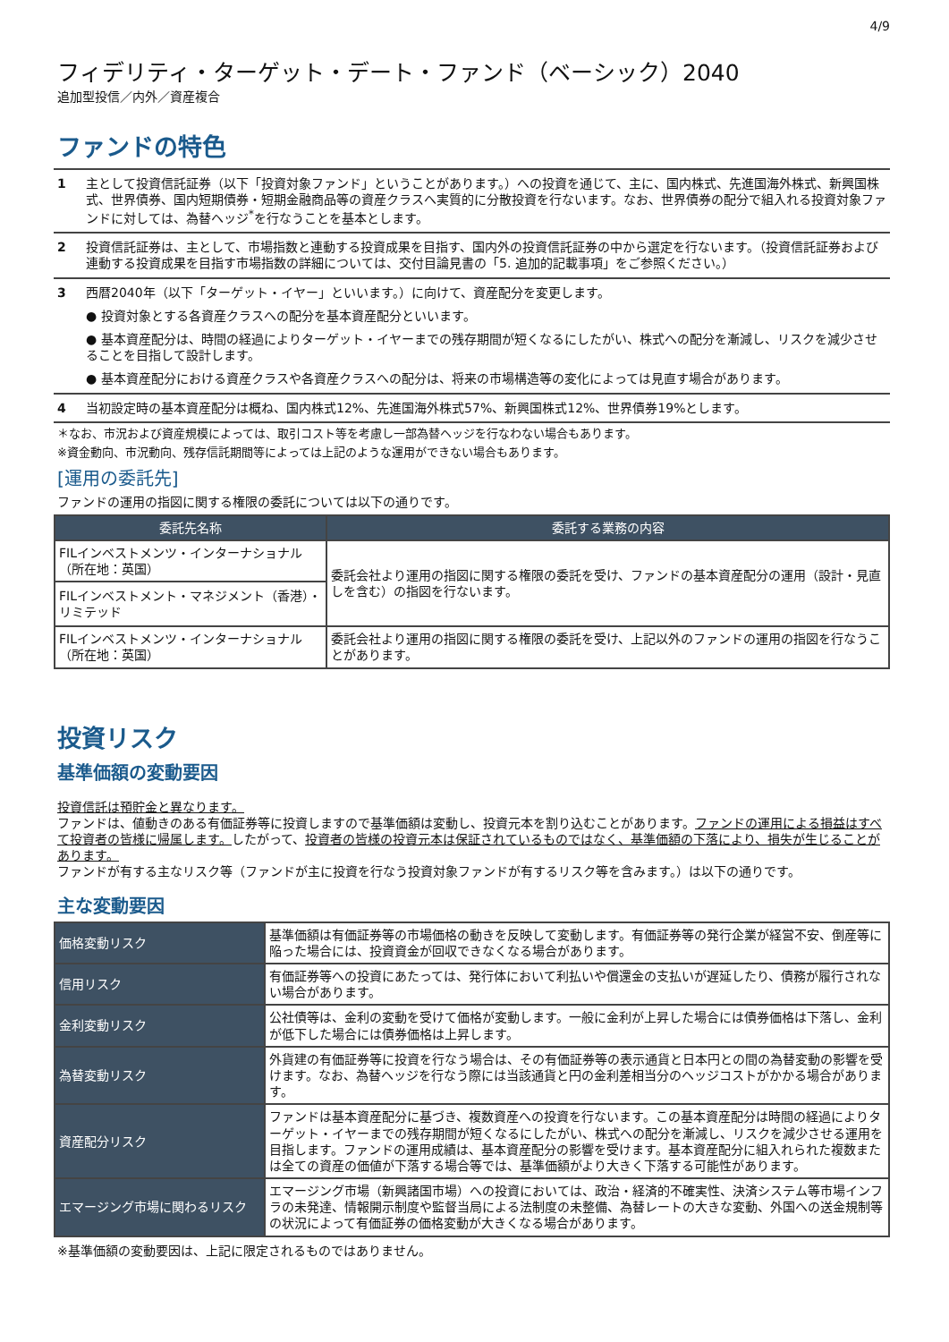4/9
フィデリティ・ターゲット・デート・ファンド（ベーシック）2040
追加型投信／内外／資産複合
ファンドの特色
1 主として投資信託証券（以下「投資対象ファンド」ということがあります。）への投資を通じて、主に、国内株式、先進国海外株式、新興国株式、世界債券、国内短期債券・短期金融商品等の資産クラスへ実質的に分散投資を行ないます。なお、世界債券の配分で組入れる投資対象ファンドに対しては、為替ヘッジ<sup>*</sup>を行なうことを基本とします。
2 投資信託証券は、主として、市場指数と連動する投資成果を目指す、国内外の投資信託証券の中から選定を行ないます。（投資信託証券および連動する投資成果を目指す市場指数の詳細については、交付目論見書の「5. 追加的記載事項」をご参照ください。）
3 西暦2040年（以下「ターゲット・イヤー」といいます。）に向けて、資産配分を変更します。
● 投資対象とする各資産クラスへの配分を基本資産配分といいます。
● 基本資産配分は、時間の経過によりターゲット・イヤーまでの残存期間が短くなるにしたがい、株式への配分を漸減し、リスクを減少させることを目指して設計します。
● 基本資産配分における資産クラスや各資産クラスへの配分は、将来の市場構造等の変化によっては見直す場合があります。
4 当初設定時の基本資産配分は概ね、国内株式12%、先進国海外株式57%、新興国株式12%、世界債券19%とします。
＊なお、市況および資産規模によっては、取引コスト等を考慮し一部為替ヘッジを行なわない場合もあります。
※資金動向、市況動向、残存信託期間等によっては上記のような運用ができない場合もあります。
[運用の委託先]
ファンドの運用の指図に関する権限の委託については以下の通りです。
| 委託先名称 | 委託する業務の内容 |
| --- | --- |
| FILインベストメンツ・インターナショナル（所在地：英国） | 委託会社より運用の指図に関する権限の委託を受け、ファンドの基本資産配分の運用（設計・見直しを含む）の指図を行ないます。 |
| FILインベストメント・マネジメント（香港）・リミテッド | |
| FILインベストメンツ・インターナショナル（所在地：英国） | 委託会社より運用の指図に関する権限の委託を受け、上記以外のファンドの運用の指図を行なうことがあります。 |
投資リスク
基準価額の変動要因
投資信託は預貯金と異なります。
ファンドは、値動きのある有価証券等に投資しますので基準価額は変動し、投資元本を割り込むことがあります。ファンドの運用による損益はすべて投資者の皆様に帰属します。したがって、投資者の皆様の投資元本は保証されているものではなく、基準価額の下落により、損失が生じることがあります。
ファンドが有する主なリスク等（ファンドが主に投資を行なう投資対象ファンドが有するリスク等を含みます。）は以下の通りです。
主な変動要因
| 価格変動リスク | 基準価額は有価証券等の市場価格の動きを反映して変動します。有価証券等の発行企業が経営不安、倒産等に陥った場合には、投資資金が回収できなくなる場合があります。 |
| 信用リスク | 有価証券等への投資にあたっては、発行体において利払いや償還金の支払いが遅延したり、債務が履行されない場合があります。 |
| 金利変動リスク | 公社債等は、金利の変動を受けて価格が変動します。一般に金利が上昇した場合には債券価格は下落し、金利が低下した場合には債券価格は上昇します。 |
| 為替変動リスク | 外貨建の有価証券等に投資を行なう場合は、その有価証券等の表示通貨と日本円との間の為替変動の影響を受けます。なお、為替ヘッジを行なう際には当該通貨と円の金利差相当分のヘッジコストがかかる場合があります。 |
| 資産配分リスク | ファンドは基本資産配分に基づき、複数資産への投資を行ないます。この基本資産配分は時間の経過によりターゲット・イヤーまでの残存期間が短くなるにしたがい、株式への配分を漸減し、リスクを減少させる運用を目指します。ファンドの運用成績は、基本資産配分の影響を受けます。基本資産配分に組入れられた複数または全ての資産の価値が下落する場合等では、基準価額がより大きく下落する可能性があります。 |
| エマージング市場に関わるリスク | エマージング市場（新興諸国市場）への投資においては、政治・経済的不確実性、決済システム等市場インフラの未発達、情報開示制度や監督当局による法制度の未整備、為替レートの大きな変動、外国への送金規制等の状況によって有価証券の価格変動が大きくなる場合があります。 |
※基準価額の変動要因は、上記に限定されるものではありません。